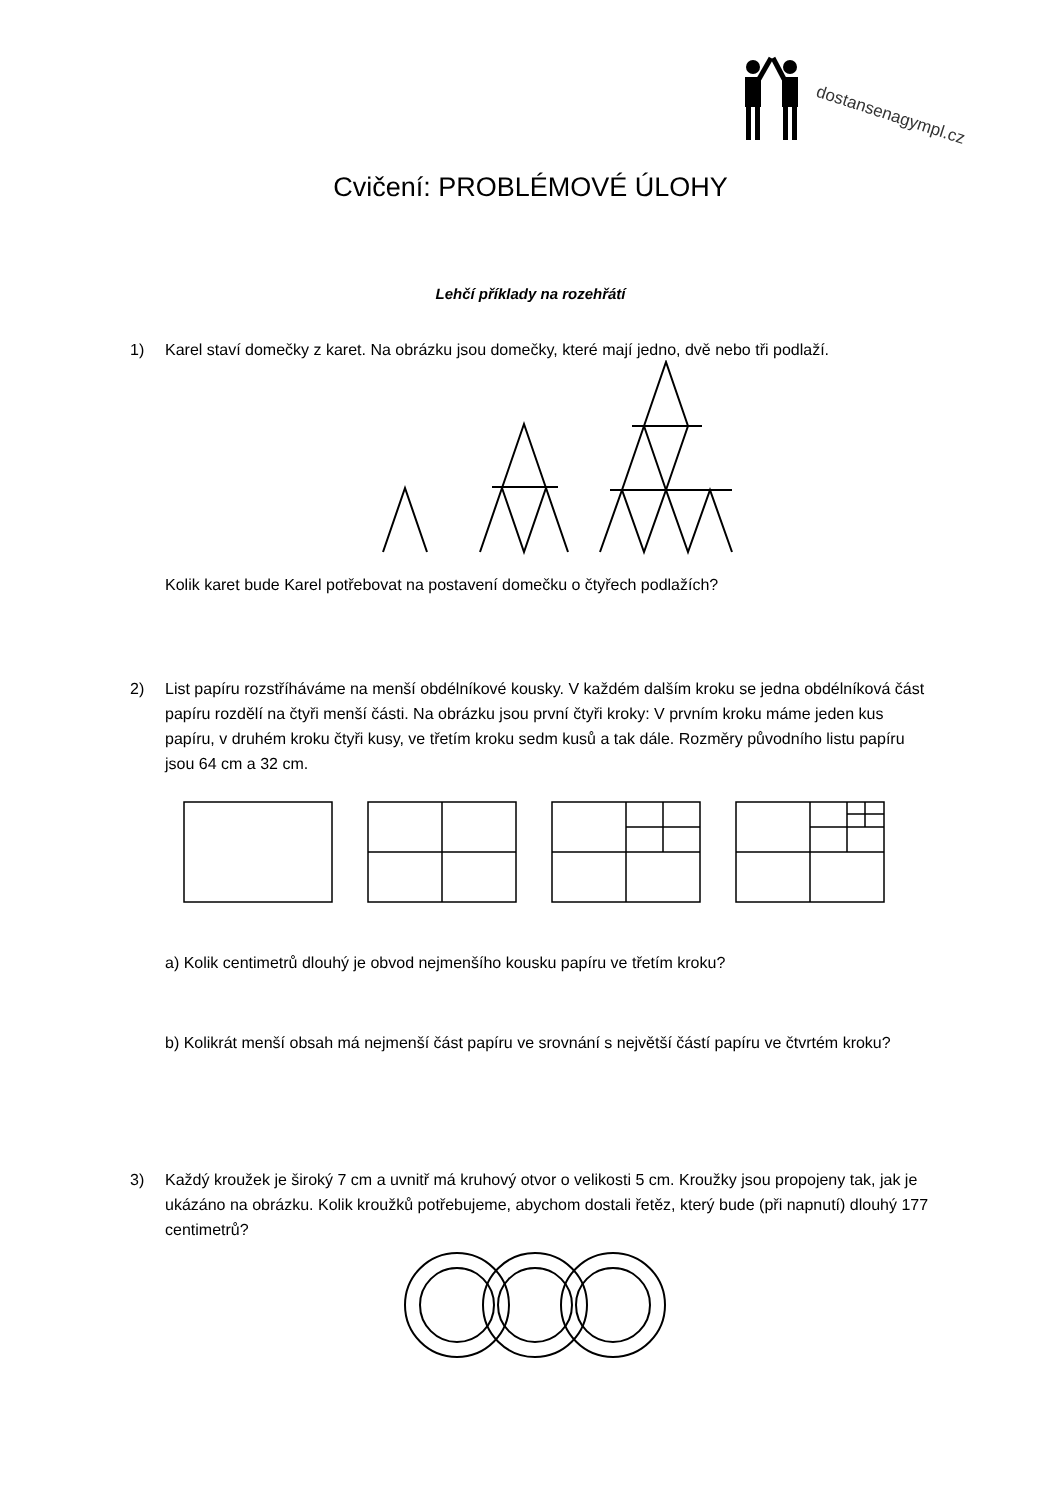dostansenagympl.cz
Cvičení: PROBLÉMOVÉ ÚLOHY
Lehčí příklady na rozehřátí
1)
Karel staví domečky z karet. Na obrázku jsou domečky, které mají jedno, dvě nebo tři podlaží.
Kolik karet bude Karel potřebovat na postavení domečku o čtyřech podlažích?
2)
List papíru rozstříháváme na menší obdélníkové kousky. V každém dalším kroku se jedna obdélníková část papíru rozdělí na čtyři menší části. Na obrázku jsou první čtyři kroky: V prvním kroku máme jeden kus papíru, v druhém kroku čtyři kusy, ve třetím kroku sedm kusů a tak dále. Rozměry původního listu papíru jsou 64 cm a 32 cm.
a) Kolik centimetrů dlouhý je obvod nejmenšího kousku papíru ve třetím kroku?
b) Kolikrát menší obsah má nejmenší část papíru ve srovnání s největší částí papíru ve čtvrtém kroku?
3)
Každý kroužek je široký 7 cm a uvnitř má kruhový otvor o velikosti 5 cm. Kroužky jsou propojeny tak, jak je ukázáno na obrázku. Kolik kroužků potřebujeme, abychom dostali řetěz, který bude (při napnutí) dlouhý 177 centimetrů?